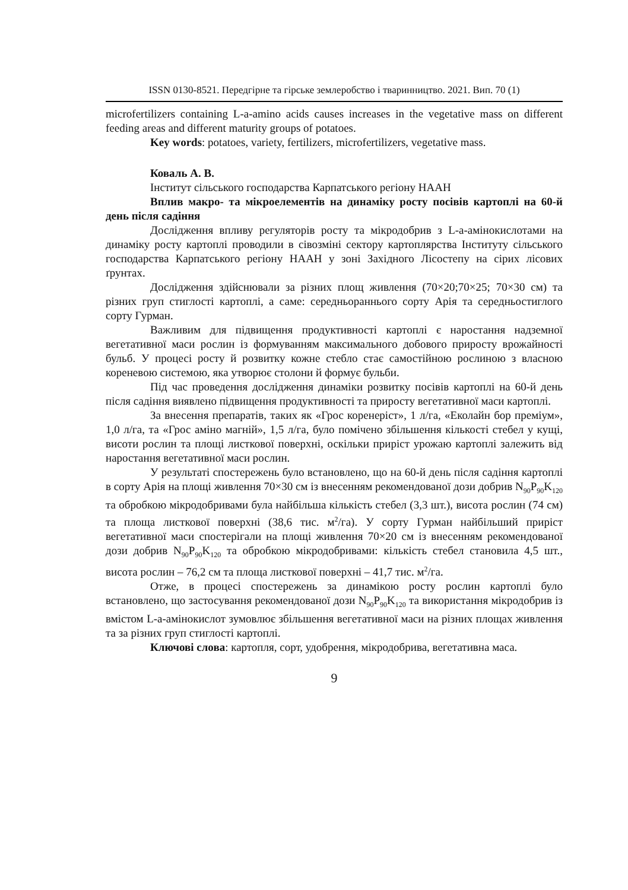ISSN 0130-8521. Передгірне та гірське землеробство і тваринництво. 2021. Вип. 70 (1)
microfertilizers containing L-a-amino acids causes increases in the vegetative mass on different feeding areas and different maturity groups of potatoes.
Key words: potatoes, variety, fertilizers, microfertilizers, vegetative mass.
Коваль А. В.
Інститут сільського господарства Карпатського регіону НААН
Вплив макро- та мікроелементів на динаміку росту посівів картоплі на 60-й день після садіння
Дослідження впливу регуляторів росту та мікродобрив з L-а-амінокислотами на динаміку росту картоплі проводили в сівозміні сектору картоплярства Інституту сільського господарства Карпатського регіону НААН у зоні Західного Лісостепу на сірих лісових ґрунтах.
Дослідження здійснювали за різних площ живлення (70×20;70×25; 70×30 см) та різних груп стиглості картоплі, а саме: середньораннього сорту Арія та середньостиглого сорту Гурман.
Важливим для підвищення продуктивності картоплі є наростання надземної вегетативної маси рослин із формуванням максимального добового приросту врожайності бульб. У процесі росту й розвитку кожне стебло стає самостійною рослиною з власною кореневою системою, яка утворює столони й формує бульби.
Під час проведення дослідження динаміки розвитку посівів картоплі на 60-й день після садіння виявлено підвищення продуктивності та приросту вегетативної маси картоплі.
За внесення препаратів, таких як «Грос коренеріст», 1 л/га, «Еколайн бор преміум», 1,0 л/га, та «Грос аміно магній», 1,5 л/га, було помічено збільшення кількості стебел у кущі, висоти рослин та площі листкової поверхні, оскільки приріст урожаю картоплі залежить від наростання вегетативної маси рослин.
У результаті спостережень було встановлено, що на 60-й день після садіння картоплі в сорту Арія на площі живлення 70×30 см із внесенням рекомендованої дози добрив N<sub>90</sub>P<sub>90</sub>K<sub>120</sub> та обробкою мікродобривами була найбільша кількість стебел (3,3 шт.), висота рослин (74 см) та площа листкової поверхні (38,6 тис. м<sup>2</sup>/га). У сорту Гурман найбільший приріст вегетативної маси спостерігали на площі живлення 70×20 см із внесенням рекомендованої дози добрив N<sub>90</sub>P<sub>90</sub>K<sub>120</sub> та обробкою мікродобривами: кількість стебел становила 4,5 шт., висота рослин – 76,2 см та площа листкової поверхні – 41,7 тис. м<sup>2</sup>/га.
Отже, в процесі спостережень за динамікою росту рослин картоплі було встановлено, що застосування рекомендованої дози N<sub>90</sub>P<sub>90</sub>K<sub>120</sub> та використання мікродобрив із вмістом L-а-амінокислот зумовлює збільшення вегетативної маси на різних площах живлення та за різних груп стиглості картоплі.
Ключові слова: картопля, сорт, удобрення, мікродобрива, вегетативна маса.
9